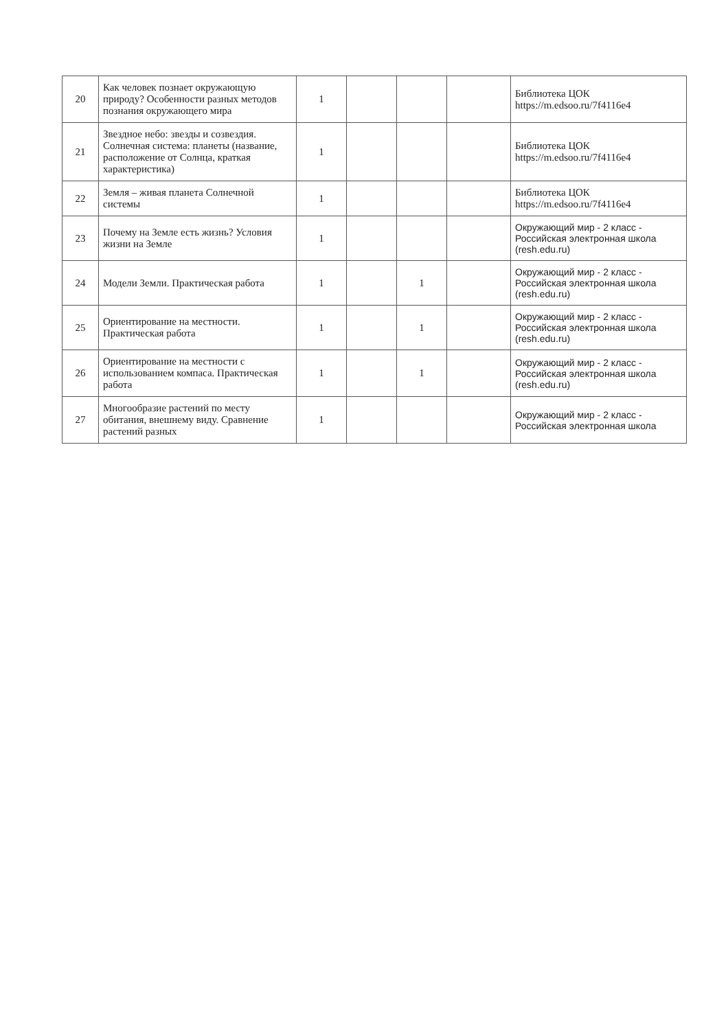| 20 | Как человек познает окружающую природу? Особенности разных методов познания окружающего мира | 1 | | | | Библиотека ЦОК https://m.edsoo.ru/7f4116e4 |
| 21 | Звездное небо: звезды и созвездия. Солнечная система: планеты (название, расположение от Солнца, краткая характеристика) | 1 | | | | Библиотека ЦОК https://m.edsoo.ru/7f4116e4 |
| 22 | Земля – живая планета Солнечной системы | 1 | | | | Библиотека ЦОК https://m.edsoo.ru/7f4116e4 |
| 23 | Почему на Земле есть жизнь? Условия жизни на Земле | 1 | | | | Окружающий мир - 2 класс - Российская электронная школа (resh.edu.ru) |
| 24 | Модели Земли. Практическая работа | 1 | | 1 | | Окружающий мир - 2 класс - Российская электронная школа (resh.edu.ru) |
| 25 | Ориентирование на местности. Практическая работа | 1 | | 1 | | Окружающий мир - 2 класс - Российская электронная школа (resh.edu.ru) |
| 26 | Ориентирование на местности с использованием компаса. Практическая работа | 1 | | 1 | | Окружающий мир - 2 класс - Российская электронная школа (resh.edu.ru) |
| 27 | Многообразие растений по месту обитания, внешнему виду. Сравнение растений разных | 1 | | | | Окружающий мир - 2 класс - Российская электронная школа |